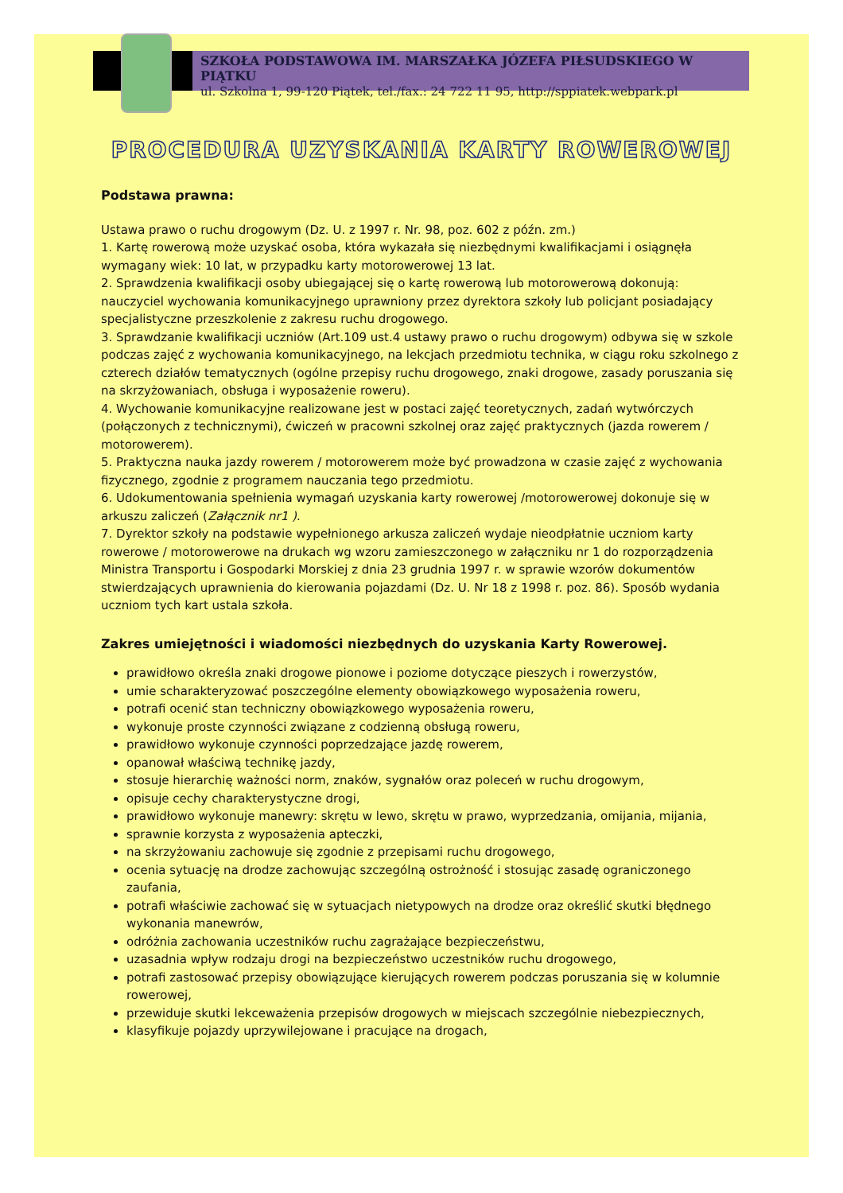SZKOŁA PODSTAWOWA IM. MARSZAŁKA JÓZEFA PIŁSUDSKIEGO W PIĄTKU
ul. Szkolna 1, 99-120 Piątek, tel./fax.: 24 722 11 95, http://sppiatek.webpark.pl
PROCEDURA UZYSKANIA KARTY ROWEROWEJ
Podstawa prawna:
Ustawa prawo o ruchu drogowym (Dz. U. z 1997 r. Nr. 98, poz. 602 z późn. zm.)
1. Kartę rowerową może uzyskać osoba, która wykazała się niezbędnymi kwalifikacjami i osiągnęła wymagany wiek: 10 lat, w przypadku karty motorowerowej 13 lat.
2. Sprawdzenia kwalifikacji osoby ubiegającej się o kartę rowerową lub motorowerową dokonują: nauczyciel wychowania komunikacyjnego uprawniony przez dyrektora szkoły lub policjant posiadający specjalistyczne przeszkolenie z zakresu ruchu drogowego.
3. Sprawdzanie kwalifikacji uczniów (Art.109 ust.4 ustawy prawo o ruchu drogowym) odbywa się w szkole podczas zajęć z wychowania komunikacyjnego, na lekcjach przedmiotu technika, w ciągu roku szkolnego z czterech działów tematycznych (ogólne przepisy ruchu drogowego, znaki drogowe, zasady poruszania się na skrzyżowaniach, obsługa i wyposażenie roweru).
4. Wychowanie komunikacyjne realizowane jest w postaci zajęć teoretycznych, zadań wytwórczych (połączonych z technicznymi), ćwiczeń w pracowni szkolnej oraz zajęć praktycznych (jazda rowerem / motorowerem).
5. Praktyczna nauka jazdy rowerem / motorowerem może być prowadzona w czasie zajęć z wychowania fizycznego, zgodnie z programem nauczania tego przedmiotu.
6. Udokumentowania spełnienia wymagań uzyskania karty rowerowej /motorowerowej dokonuje się w arkuszu zaliczeń (Załącznik nr1 ).
7. Dyrektor szkoły na podstawie wypełnionego arkusza zaliczeń wydaje nieodpłatnie uczniom karty rowerowe / motorowerowe na drukach wg wzoru zamieszczonego w załączniku nr 1 do rozporządzenia Ministra Transportu i Gospodarki Morskiej z dnia 23 grudnia 1997 r. w sprawie wzorów dokumentów stwierdzających uprawnienia do kierowania pojazdami (Dz. U. Nr 18 z 1998 r. poz. 86). Sposób wydania uczniom tych kart ustala szkoła.
Zakres umiejętności i wiadomości niezbędnych do uzyskania Karty Rowerowej.
prawidłowo określa znaki drogowe pionowe i poziome dotyczące pieszych i rowerzystów,
umie scharakteryzować poszczególne elementy obowiązkowego wyposażenia roweru,
potrafi ocenić stan techniczny obowiązkowego wyposażenia roweru,
wykonuje proste czynności związane z codzienną obsługą roweru,
prawidłowo wykonuje czynności poprzedzające jazdę rowerem,
opanował właściwą technikę jazdy,
stosuje hierarchię ważności norm, znaków, sygnałów oraz poleceń w ruchu drogowym,
opisuje cechy charakterystyczne drogi,
prawidłowo wykonuje manewry: skrętu w lewo, skrętu w prawo, wyprzedzania, omijania, mijania,
sprawnie korzysta z wyposażenia apteczki,
na skrzyżowaniu zachowuje się zgodnie z przepisami ruchu drogowego,
ocenia sytuację na drodze zachowując szczególną ostrożność i stosując zasadę ograniczonego zaufania,
potrafi właściwie zachować się w sytuacjach nietypowych na drodze oraz określić skutki błędnego wykonania manewrów,
odróżnia zachowania uczestników ruchu zagrażające bezpieczeństwu,
uzasadnia wpływ rodzaju drogi na bezpieczeństwo uczestników ruchu drogowego,
potrafi zastosować przepisy obowiązujące kierujących rowerem podczas poruszania się w kolumnie rowerowej,
przewiduje skutki lekceważenia przepisów drogowych w miejscach szczególnie niebezpiecznych,
klasyfikuje pojazdy uprzywilejowane i pracujące na drogach,